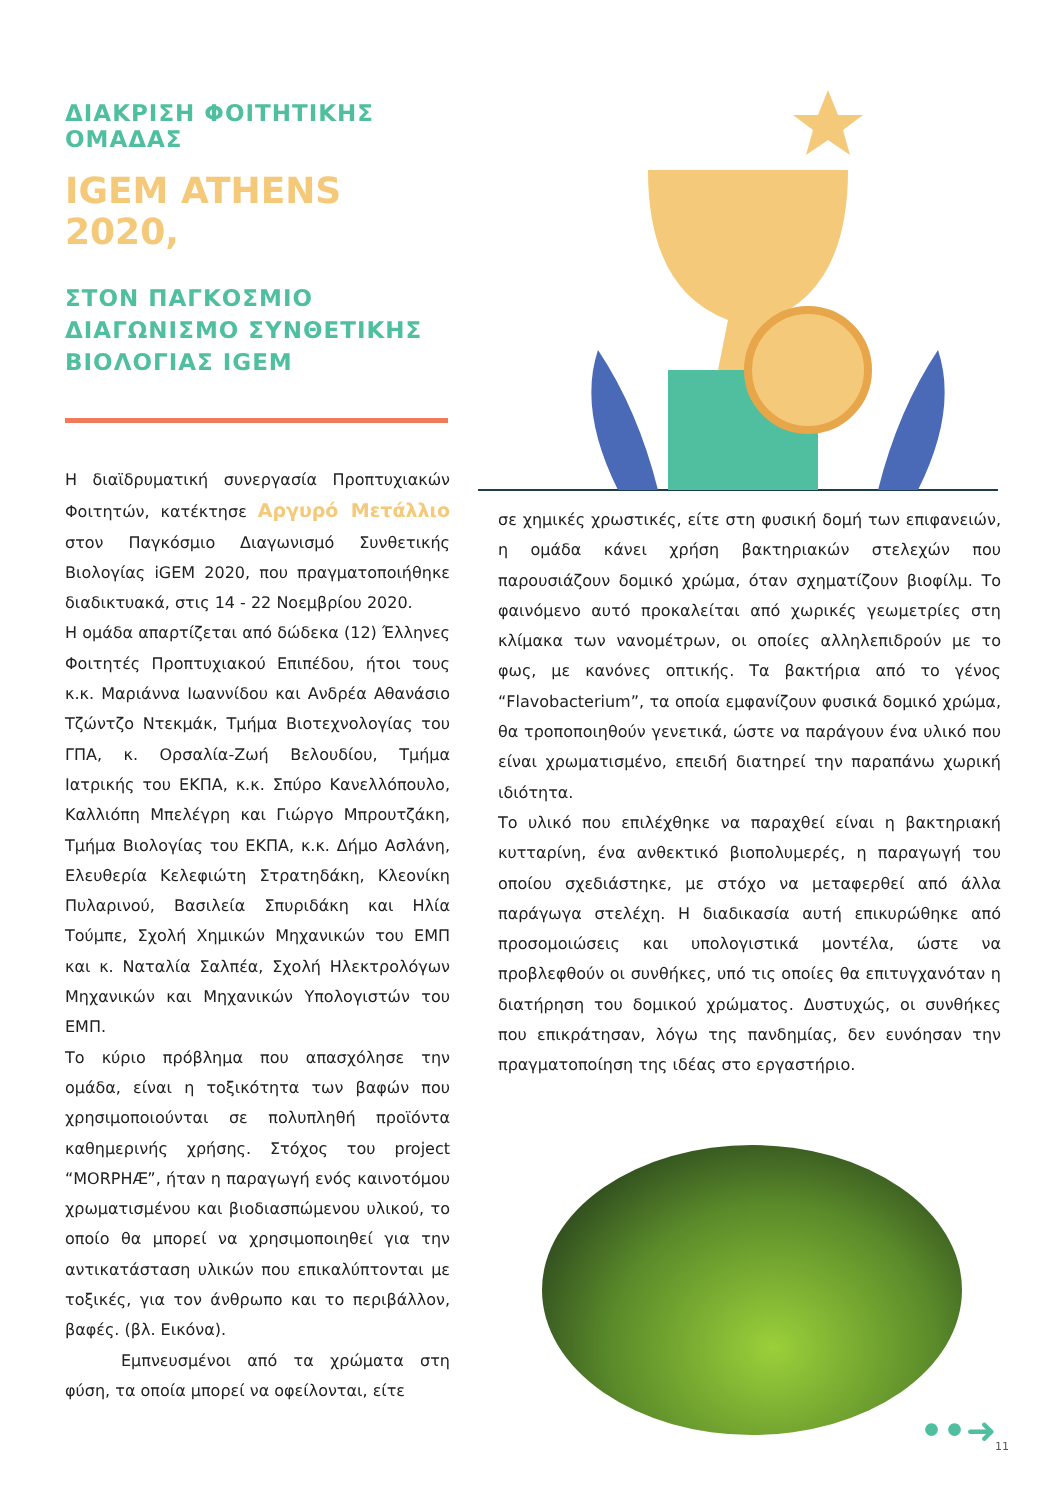ΔΙΑΚΡΙΣΗ ΦΟΙΤΗΤΙΚΗΣ ΟΜΑΔΑΣ
IGEM ATHENS 2020,
ΣΤΟΝ ΠΑΓΚΟΣΜΙΟ ΔΙΑΓΩΝΙΣΜΟ ΣΥΝΘΕΤΙΚΗΣ ΒΙΟΛΟΓΙΑΣ IGEM
Η διαϊδρυματική συνεργασία Προπτυχιακών Φοιτητών, κατέκτησε Αργυρό Μετάλλιο στον Παγκόσμιο Διαγωνισμό Συνθετικής Βιολογίας iGEM 2020, που πραγματοποιήθηκε διαδικτυακά, στις 14 - 22 Νοεμβρίου 2020.
Η ομάδα απαρτίζεται από δώδεκα (12) Έλληνες Φοιτητές Προπτυχιακού Επιπέδου, ήτοι τους κ.κ. Μαριάννα Ιωαννίδου και Ανδρέα Αθανάσιο Τζώντζο Ντεκμάκ, Τμήμα Βιοτεχνολογίας του ΓΠΑ, κ. Ορσαλία-Ζωή Βελουδίου, Τμήμα Ιατρικής του ΕΚΠΑ, κ.κ. Σπύρο Κανελλόπουλο, Καλλιόπη Μπελέγρη και Γιώργο Μπρουτζάκη, Τμήμα Βιολογίας του ΕΚΠΑ, κ.κ. Δήμο Ασλάνη, Ελευθερία Κελεφιώτη Στρατηδάκη, Κλεονίκη Πυλαρινού, Βασιλεία Σπυριδάκη και Ηλία Τούμπε, Σχολή Χημικών Μηχανικών του ΕΜΠ και κ. Ναταλία Σαλπέα, Σχολή Ηλεκτρολόγων Μηχανικών και Μηχανικών Υπολογιστών του ΕΜΠ.
Το κύριο πρόβλημα που απασχόλησε την ομάδα, είναι η τοξικότητα των βαφών που χρησιμοποιούνται σε πολυπληθή προϊόντα καθημερινής χρήσης. Στόχος του project “MORPHÆ”, ήταν η παραγωγή ενός καινοτόμου χρωματισμένου και βιοδιασπώμενου υλικού, το οποίο θα μπορεί να χρησιμοποιηθεί για την αντικατάσταση υλικών που επικαλύπτονται με τοξικές, για τον άνθρωπο και το περιβάλλον, βαφές. (βλ. Εικόνα).
Εμπνευσμένοι από τα χρώματα στη φύση, τα οποία μπορεί να οφείλονται, είτε
σε χημικές χρωστικές, είτε στη φυσική δομή των επιφανειών, η ομάδα κάνει χρήση βακτηριακών στελεχών που παρουσιάζουν δομικό χρώμα, όταν σχηματίζουν βιοφίλμ. Το φαινόμενο αυτό προκαλείται από χωρικές γεωμετρίες στη κλίμακα των νανομέτρων, οι οποίες αλληλεπιδρούν με το φως, με κανόνες οπτικής. Τα βακτήρια από το γένος “Flavobacterium”, τα οποία εμφανίζουν φυσικά δομικό χρώμα, θα τροποποιηθούν γενετικά, ώστε να παράγουν ένα υλικό που είναι χρωματισμένο, επειδή διατηρεί την παραπάνω χωρική ιδιότητα.
Το υλικό που επιλέχθηκε να παραχθεί είναι η βακτηριακή κυτταρίνη, ένα ανθεκτικό βιοπολυμερές, η παραγωγή του οποίου σχεδιάστηκε, με στόχο να μεταφερθεί από άλλα παράγωγα στελέχη. Η διαδικασία αυτή επικυρώθηκε από προσομοιώσεις και υπολογιστικά μοντέλα, ώστε να προβλεφθούν οι συνθήκες, υπό τις οποίες θα επιτυγχανόταν η διατήρηση του δομικού χρώματος. Δυστυχώς, οι συνθήκες που επικράτησαν, λόγω της πανδημίας, δεν ευνόησαν την πραγματοποίηση της ιδέας στο εργαστήριο.
••➜ 11